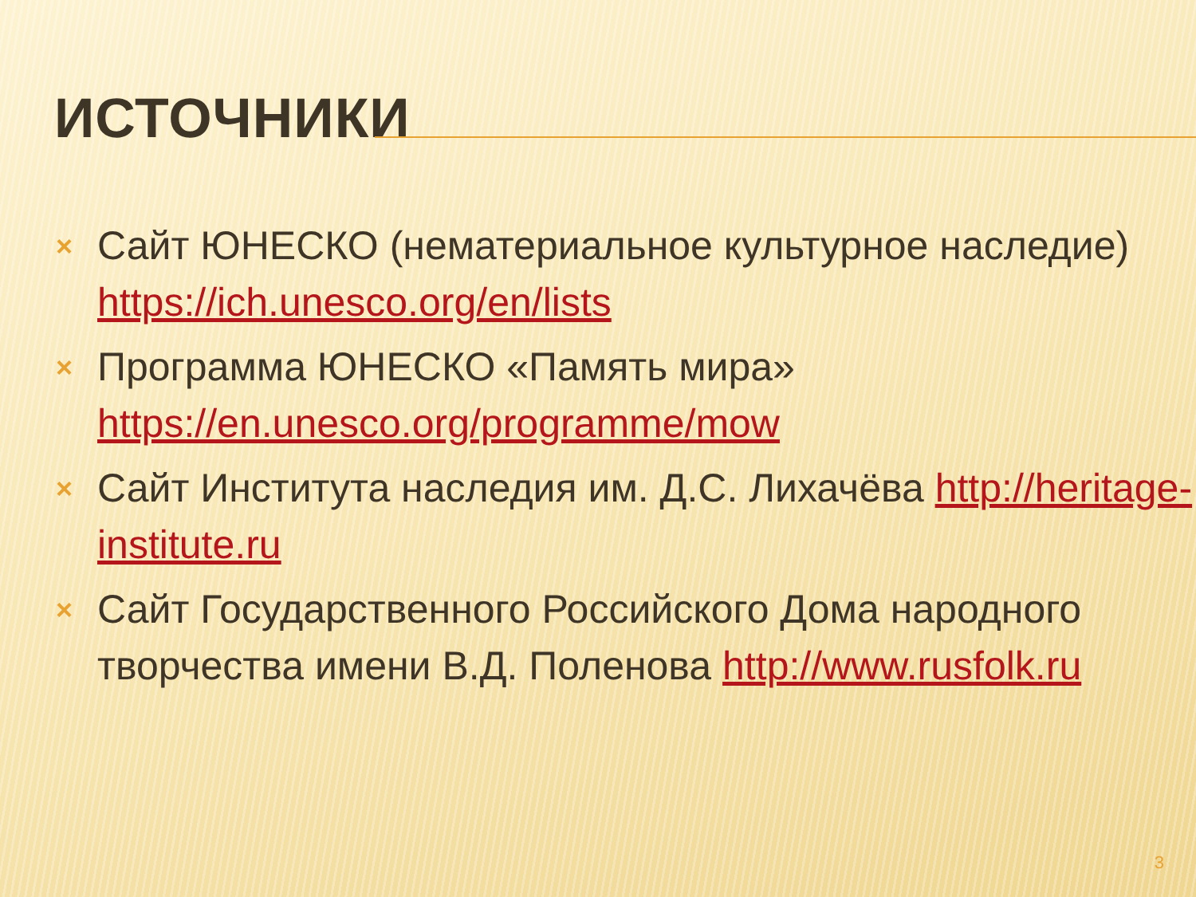ИСТОЧНИКИ
× Сайт ЮНЕСКО (нематериальное культурное наследие) https://ich.unesco.org/en/lists
× Программа ЮНЕСКО «Память мира» https://en.unesco.org/programme/mow
× Сайт Института наследия им. Д.С. Лихачёва http://heritage-institute.ru
× Сайт Государственного Российского Дома народного творчества имени В.Д. Поленова http://www.rusfolk.ru
3